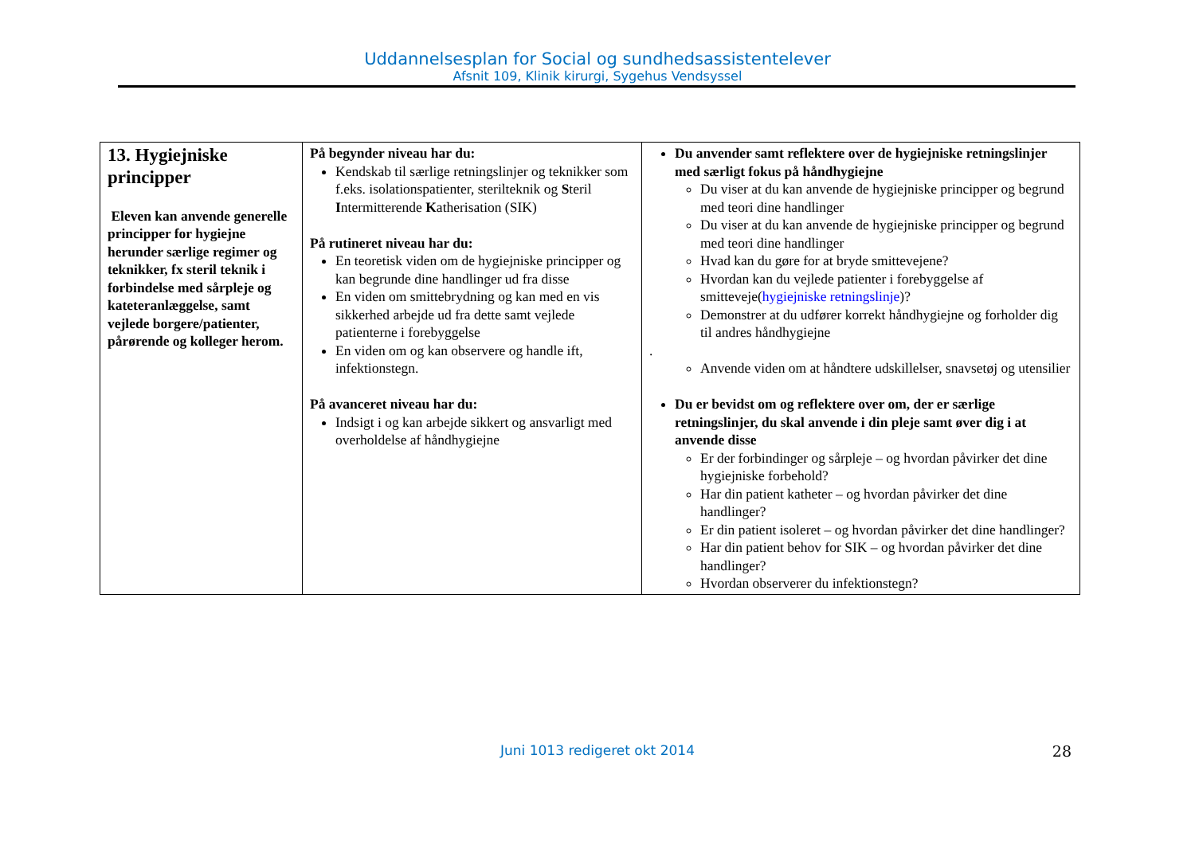Uddannelsesplan for Social og sundhedsassistentelever
Afsnit 109, Klinik kirurgi, Sygehus Vendsyssel
| 13. Hygiejniske principper Eleven kan anvende generelle principper for hygiejne herunder særlige regimer og teknikker, fx steril teknik i forbindelse med sårpleje og kateteranlæggelse, samt vejlede borgere/patienter, pårørende og kolleger herom. | På begynder niveau har du: Kendskab til særlige retningslinjer og teknikker som f.eks. isolationspatienter, sterilteknik og S teril I ntermitterende K atherisation (SIK) På rutineret niveau har du: En teoretisk viden om de hygiejniske principper og kan begrunde dine handlinger ud fra disse En viden om smittebrydning og kan med en vis sikkerhed arbejde ud fra dette samt vejlede patienterne i forebyggelse En viden om og kan observere og handle ift, infektionstegn. På avanceret niveau har du: Indsigt i og kan arbejde sikkert og ansvarligt med overholdelse af håndhygiejne | Du anvender samt reflektere over de hygiejniske retningslinjer med særligt fokus på håndhygiejne Du viser at du kan anvende de hygiejniske principper og begrund med teori dine handlinger Du viser at du kan anvende de hygiejniske principper og begrund med teori dine handlinger Hvad kan du gøre for at bryde smittevejene? Hvordan kan du vejlede patienter i forebyggelse af smitteveje( hygiejniske retningslinje )? Demonstrer at du udfører korrekt håndhygiejne og forholder dig til andres håndhygiejne . Anvende viden om at håndtere udskillelser, snavsetøj og utensilier Du er bevidst om og reflektere over om, der er særlige retningslinjer, du skal anvende i din pleje samt øver dig i at anvende disse Er der forbindinger og sårpleje – og hvordan påvirker det dine hygiejniske forbehold? Har din patient katheter – og hvordan påvirker det dine handlinger? Er din patient isoleret – og hvordan påvirker det dine handlinger? Har din patient behov for SIK – og hvordan påvirker det dine handlinger? Hvordan observerer du infektionstegn? |
Juni 1013 redigeret okt 2014 28